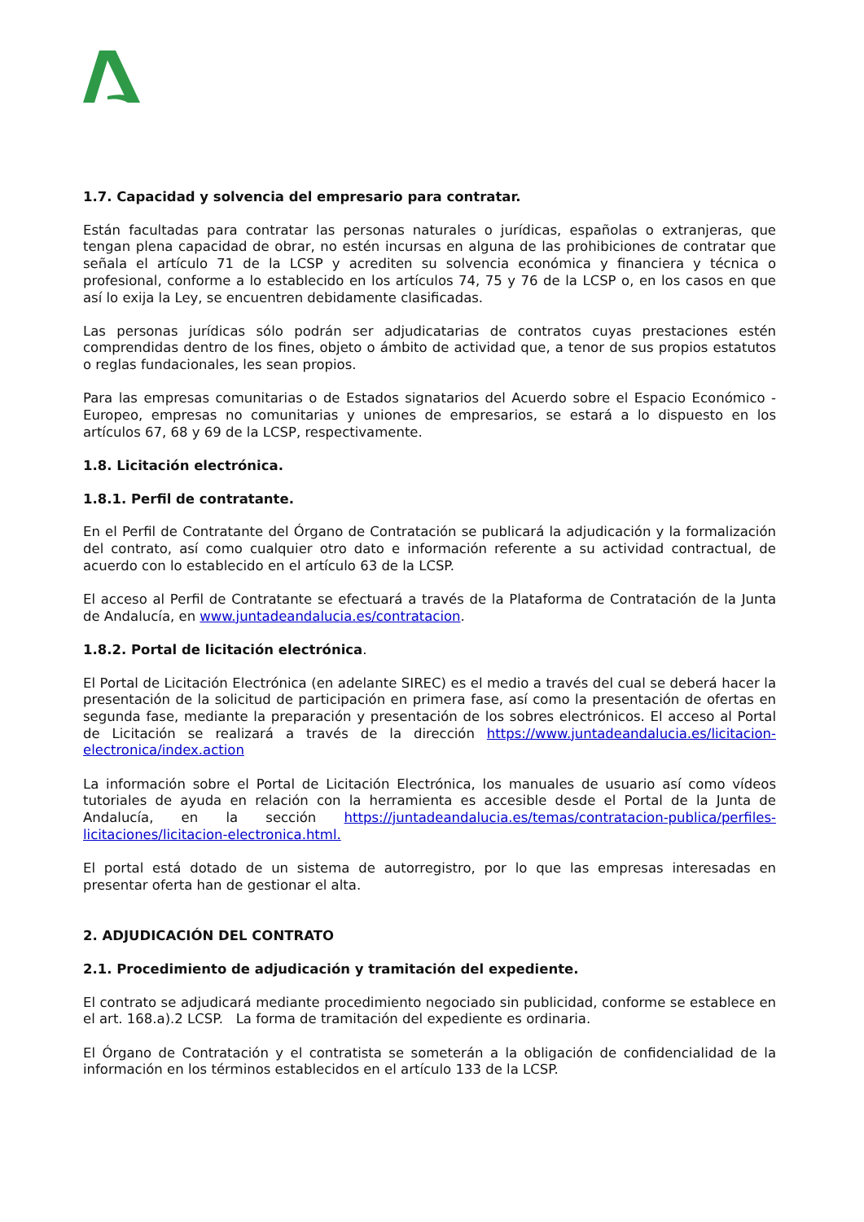1.7. Capacidad y solvencia del empresario para contratar.
Están facultadas para contratar las personas naturales o jurídicas, españolas o extranjeras, que tengan plena capacidad de obrar, no estén incursas en alguna de las prohibiciones de contratar que señala el artículo 71 de la LCSP y acrediten su solvencia económica y financiera y técnica o profesional, conforme a lo establecido en los artículos 74, 75 y 76 de la LCSP o, en los casos en que así lo exija la Ley, se encuentren debidamente clasificadas.
Las personas jurídicas sólo podrán ser adjudicatarias de contratos cuyas prestaciones estén comprendidas dentro de los fines, objeto o ámbito de actividad que, a tenor de sus propios estatutos o reglas fundacionales, les sean propios.
Para las empresas comunitarias o de Estados signatarios del Acuerdo sobre el Espacio Económico - Europeo, empresas no comunitarias y uniones de empresarios, se estará a lo dispuesto en los artículos 67, 68 y 69 de la LCSP, respectivamente.
1.8. Licitación electrónica.
1.8.1. Perfil de contratante.
En el Perfil de Contratante del Órgano de Contratación se publicará la adjudicación y la formalización del contrato, así como cualquier otro dato e información referente a su actividad contractual, de acuerdo con lo establecido en el artículo 63 de la LCSP.
El acceso al Perfil de Contratante se efectuará a través de la Plataforma de Contratación de la Junta de Andalucía, en www.juntadeandalucia.es/contratacion.
1.8.2. Portal de licitación electrónica.
El Portal de Licitación Electrónica (en adelante SIREC) es el medio a través del cual se deberá hacer la presentación de la solicitud de participación en primera fase, así como la presentación de ofertas en segunda fase, mediante la preparación y presentación de los sobres electrónicos. El acceso al Portal de Licitación se realizará a través de la dirección https://www.juntadeandalucia.es/licitacion-electronica/index.action
La información sobre el Portal de Licitación Electrónica, los manuales de usuario así como vídeos tutoriales de ayuda en relación con la herramienta es accesible desde el Portal de la Junta de Andalucía, en la sección https://juntadeandalucia.es/temas/contratacion-publica/perfiles-licitaciones/licitacion-electronica.html.
El portal está dotado de un sistema de autorregistro, por lo que las empresas interesadas en presentar oferta han de gestionar el alta.
2. ADJUDICACIÓN DEL CONTRATO
2.1. Procedimiento de adjudicación y tramitación del expediente.
El contrato se adjudicará mediante procedimiento negociado sin publicidad, conforme se establece en el art. 168.a).2 LCSP. La forma de tramitación del expediente es ordinaria.
El Órgano de Contratación y el contratista se someterán a la obligación de confidencialidad de la información en los términos establecidos en el artículo 133 de la LCSP.